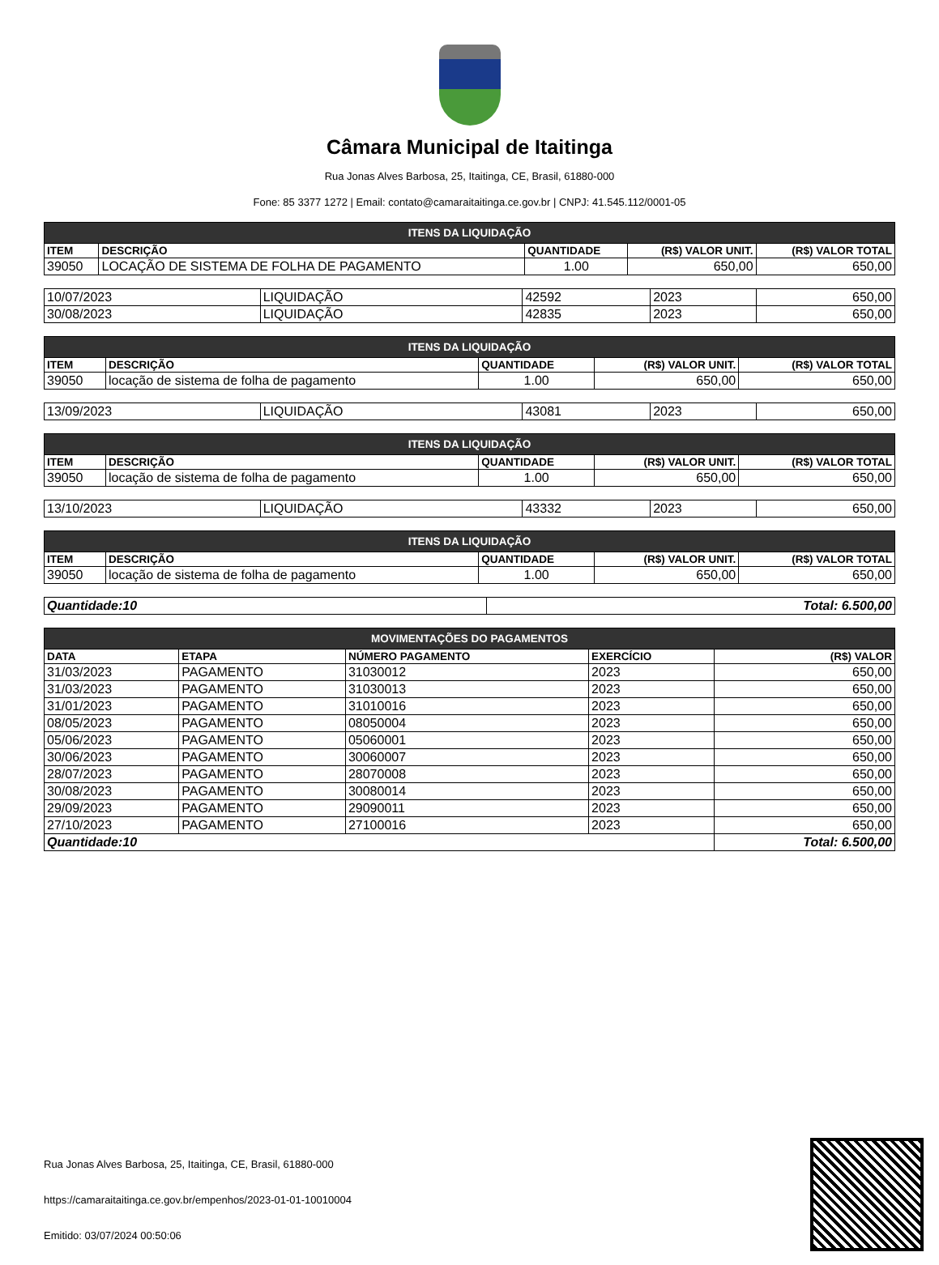Câmara Municipal de Itaitinga
Rua Jonas Alves Barbosa, 25, Itaitinga, CE, Brasil, 61880-000
Fone: 85 3377 1272 | Email: contato@camaraitaitinga.ce.gov.br | CNPJ: 41.545.112/0001-05
| ITENS DA LIQUIDAÇÃO | | | | |
| --- | --- | --- | --- | --- |
| ITEM | DESCRIÇÃO | QUANTIDADE | (R$) VALOR UNIT. | (R$) VALOR TOTAL |
| 39050 | LOCAÇÃO DE SISTEMA DE FOLHA DE PAGAMENTO | 1.00 | 650,00 | 650,00 |
| 10/07/2023 | LIQUIDAÇÃO | 42592 | 2023 | 650,00 |
| 30/08/2023 | LIQUIDAÇÃO | 42835 | 2023 | 650,00 |
| ITENS DA LIQUIDAÇÃO | | | | |
| --- | --- | --- | --- | --- |
| ITEM | DESCRIÇÃO | QUANTIDADE | (R$) VALOR UNIT. | (R$) VALOR TOTAL |
| 39050 | locação de sistema de folha de pagamento | 1.00 | 650,00 | 650,00 |
| 13/09/2023 | LIQUIDAÇÃO | 43081 | 2023 | 650,00 |
| ITENS DA LIQUIDAÇÃO | | | | |
| --- | --- | --- | --- | --- |
| ITEM | DESCRIÇÃO | QUANTIDADE | (R$) VALOR UNIT. | (R$) VALOR TOTAL |
| 39050 | locação de sistema de folha de pagamento | 1.00 | 650,00 | 650,00 |
| 13/10/2023 | LIQUIDAÇÃO | 43332 | 2023 | 650,00 |
| ITENS DA LIQUIDAÇÃO | | | | |
| --- | --- | --- | --- | --- |
| ITEM | DESCRIÇÃO | QUANTIDADE | (R$) VALOR UNIT. | (R$) VALOR TOTAL |
| 39050 | locação de sistema de folha de pagamento | 1.00 | 650,00 | 650,00 |
| Quantidade:10 | Total: 6.500,00 |
| MOVIMENTAÇÕES DO PAGAMENTOS | | | | |
| --- | --- | --- | --- | --- |
| DATA | ETAPA | NÚMERO PAGAMENTO | EXERCÍCIO | (R$) VALOR |
| 31/03/2023 | PAGAMENTO | 31030012 | 2023 | 650,00 |
| 31/03/2023 | PAGAMENTO | 31030013 | 2023 | 650,00 |
| 31/01/2023 | PAGAMENTO | 31010016 | 2023 | 650,00 |
| 08/05/2023 | PAGAMENTO | 08050004 | 2023 | 650,00 |
| 05/06/2023 | PAGAMENTO | 05060001 | 2023 | 650,00 |
| 30/06/2023 | PAGAMENTO | 30060007 | 2023 | 650,00 |
| 28/07/2023 | PAGAMENTO | 28070008 | 2023 | 650,00 |
| 30/08/2023 | PAGAMENTO | 30080014 | 2023 | 650,00 |
| 29/09/2023 | PAGAMENTO | 29090011 | 2023 | 650,00 |
| 27/10/2023 | PAGAMENTO | 27100016 | 2023 | 650,00 |
| Quantidade:10 | | | | Total: 6.500,00 |
Rua Jonas Alves Barbosa, 25, Itaitinga, CE, Brasil, 61880-000
https://camaraitaitinga.ce.gov.br/empenhos/2023-01-01-10010004
Emitido: 03/07/2024 00:50:06